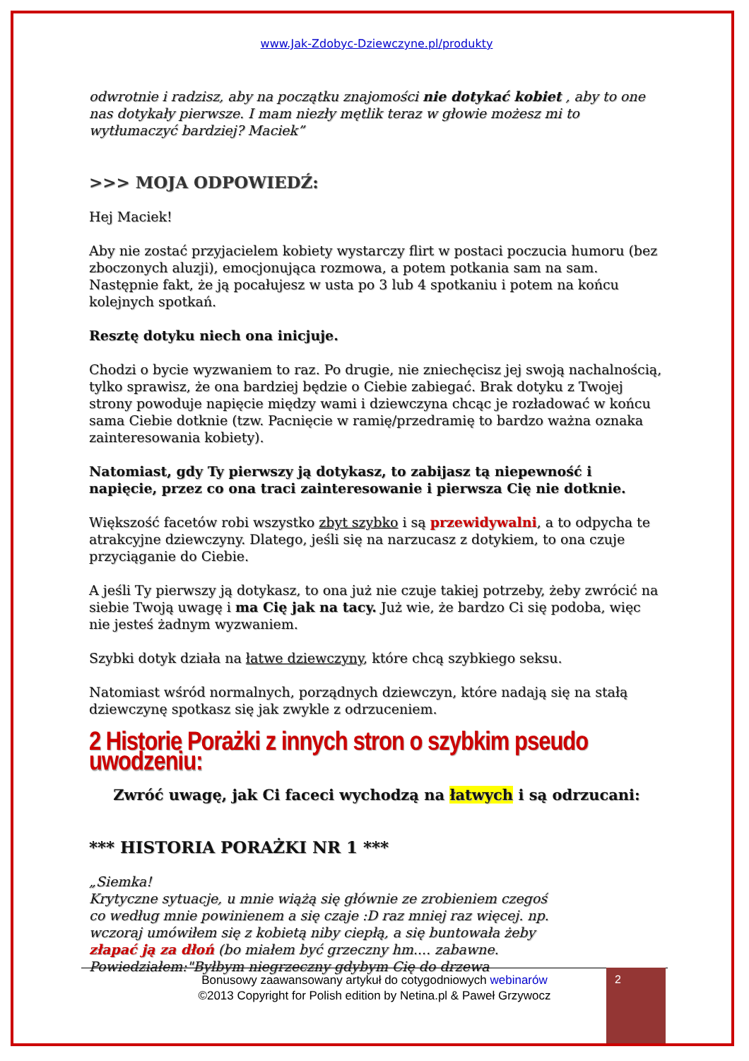www.Jak-Zdobyc-Dziewczyne.pl/produkty
odwrotnie i radzisz, aby na początku znajomości nie dotykać kobiet , aby to one nas dotykały pierwsze. I mam niezły mętlik teraz w głowie możesz mi to wytłumaczyć bardziej? Maciek”
>>> MOJA ODPOWIEDŹ:
Hej Maciek!
Aby nie zostać przyjacielem kobiety wystarczy flirt w postaci poczucia humoru (bez zboczonych aluzji), emocjonująca rozmowa, a potem potkania sam na sam. Następnie fakt, że ją pocałujesz w usta po 3 lub 4 spotkaniu i potem na końcu kolejnych spotkań.
Resztę dotyku niech ona inicjuje.
Chodzi o bycie wyzwaniem to raz. Po drugie, nie zniechęcisz jej swoją nachalnością, tylko sprawisz, że ona bardziej będzie o Ciebie zabiegać. Brak dotyku z Twojej strony powoduje napięcie między wami i dziewczyna chcąc je rozładować w końcu sama Ciebie dotknie (tzw. Pacnięcie w ramię/przedramię to bardzo ważna oznaka zainteresowania kobiety).
Natomiast, gdy Ty pierwszy ją dotykasz, to zabijasz tą niepewność i napięcie, przez co ona traci zainteresowanie i pierwsza Cię nie dotknie.
Większość facetów robi wszystko zbyt szybko i są przewidywalni, a to odpycha te atrakcyjne dziewczyny. Dlatego, jeśli się na narzucasz z dotykiem, to ona czuje przyciąganie do Ciebie.
A jeśli Ty pierwszy ją dotykasz, to ona już nie czuje takiej potrzeby, żeby zwrócić na siebie Twoją uwagę i ma Cię jak na tacy. Już wie, że bardzo Ci się podoba, więc nie jesteś żadnym wyzwaniem.
Szybki dotyk działa na łatwe dziewczyny, które chcą szybkiego seksu.
Natomiast wśród normalnych, porządnych dziewczyn, które nadają się na stałą dziewczynę spotkasz się jak zwykle z odrzuceniem.
2 Historie Porażki z innych stron o szybkim pseudo uwodzeniu:
Zwróć uwagę, jak Ci faceci wychodzą na łatwych i są odrzucani:
*** HISTORIA PORAŻKI NR 1 ***
„Siemka!
Krytyczne sytuacje, u mnie wiążą się głównie ze zrobieniem czegoś
co według mnie powinienem a się czaje :D raz mniej raz więcej. np.
wczoraj umówiłem się z kobietą niby ciepłą, a się buntowała żeby
złapać ją za dłoń (bo miałem być grzeczny hm.... zabawne.
Powiedziałem:"Byłbym niegrzeczny gdybym Cię do drzewa
Bonusowy zaawansowany artykuł do cotygodniowych webinarów
©2013 Copyright for Polish edition by Netina.pl & Paweł Grzywocz
2